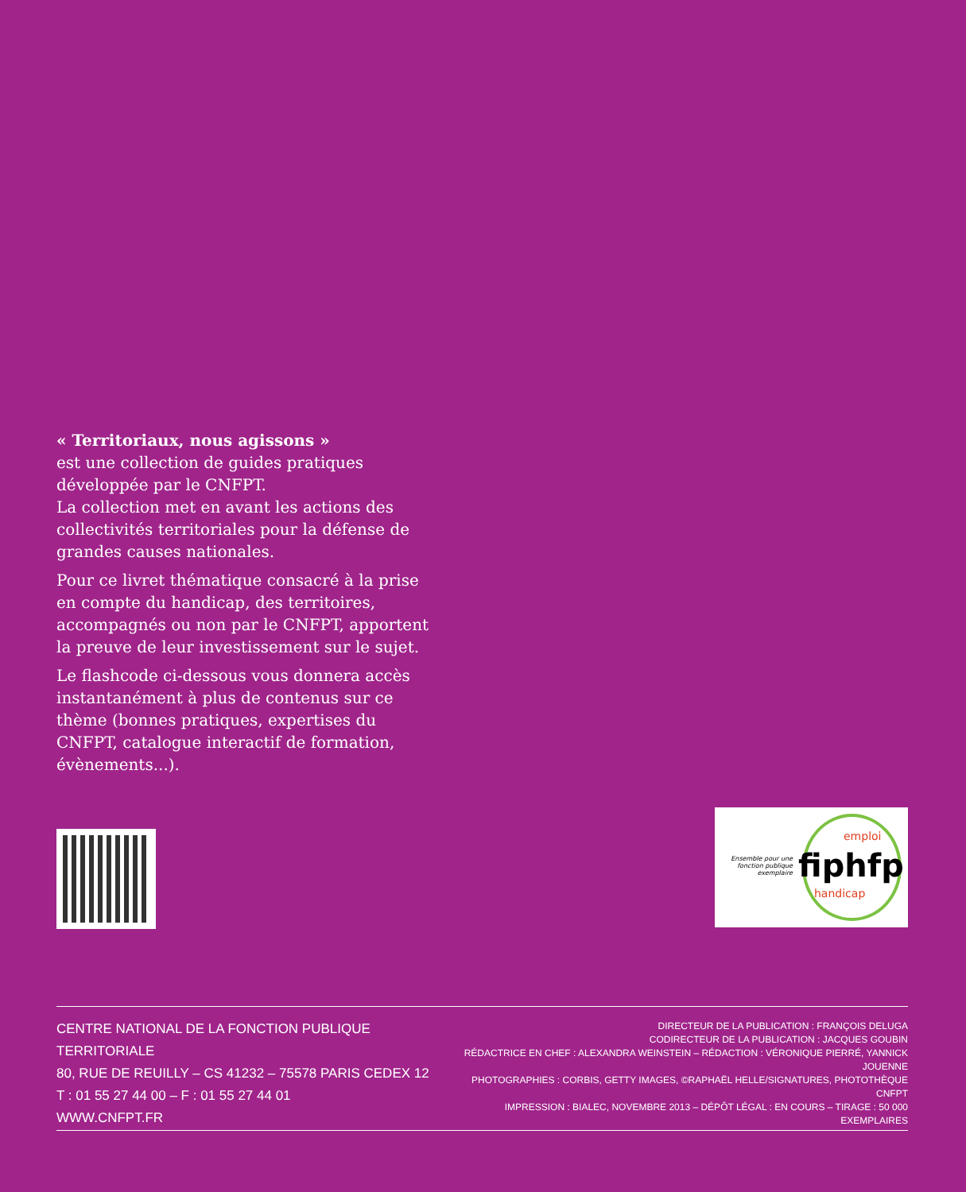« Territoriaux, nous agissons »
est une collection de guides pratiques développée par le CNFPT.
La collection met en avant les actions des collectivités territoriales pour la défense de grandes causes nationales.
Pour ce livret thématique consacré à la prise en compte du handicap, des territoires, accompagnés ou non par le CNFPT, apportent la preuve de leur investissement sur le sujet.
Le flashcode ci-dessous vous donnera accès instantanément à plus de contenus sur ce thème (bonnes pratiques, expertises du CNFPT, catalogue interactif de formation, évènements...).
Ensemble pour une fonction publique exemplaire
emploi
fiphfp
handicap
CENTRE NATIONAL DE LA FONCTION PUBLIQUE TERRITORIALE
80, RUE DE REUILLY – CS 41232 – 75578 PARIS CEDEX 12
T : 01 55 27 44 00 – F : 01 55 27 44 01
WWW.CNFPT.FR
DIRECTEUR DE LA PUBLICATION : FRANÇOIS DELUGA
CODIRECTEUR DE LA PUBLICATION : JACQUES GOUBIN
RÉDACTRICE EN CHEF : ALEXANDRA WEINSTEIN – RÉDACTION : VÉRONIQUE PIERRÉ, YANNICK JOUENNE
PHOTOGRAPHIES : CORBIS, GETTY IMAGES, ©RAPHAËL HELLE/SIGNATURES, PHOTOTHÈQUE CNFPT
IMPRESSION : BIALEC, NOVEMBRE 2013 – DÉPÔT LÉGAL : EN COURS – TIRAGE : 50 000 EXEMPLAIRES